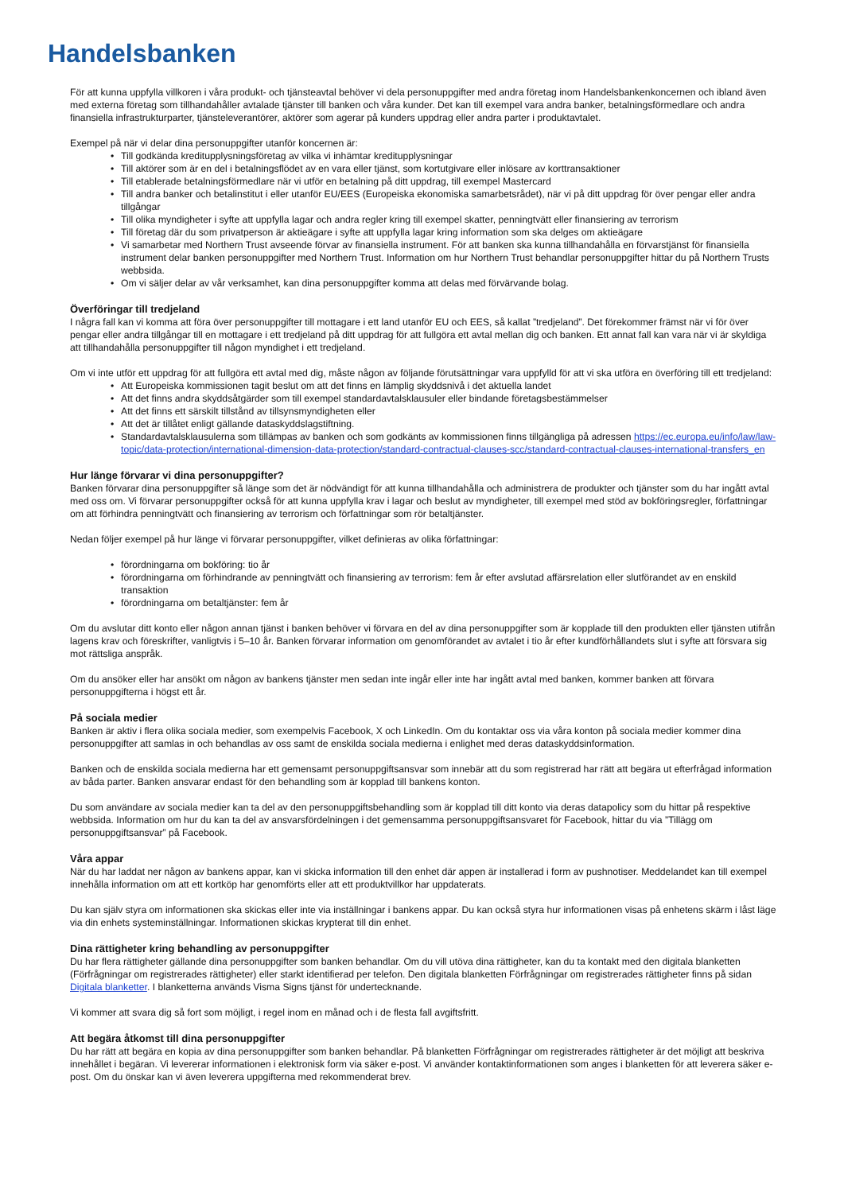Handelsbanken
För att kunna uppfylla villkoren i våra produkt- och tjänsteavtal behöver vi dela personuppgifter med andra företag inom Handelsbankenkoncernen och ibland även med externa företag som tillhandahåller avtalade tjänster till banken och våra kunder. Det kan till exempel vara andra banker, betalningsförmedlare och andra finansiella infrastrukturparter, tjänsteleverantörer, aktörer som agerar på kunders uppdrag eller andra parter i produktavtalet.
Exempel på när vi delar dina personuppgifter utanför koncernen är:
• Till godkända kreditupplysningsföretag av vilka vi inhämtar kreditupplysningar
• Till aktörer som är en del i betalningsflödet av en vara eller tjänst, som kortutgivare eller inlösare av korttransaktioner
• Till etablerade betalningsförmedlare när vi utför en betalning på ditt uppdrag, till exempel Mastercard
• Till andra banker och betalinstitut i eller utanför EU/EES (Europeiska ekonomiska samarbetsrådet), när vi på ditt uppdrag för över pengar eller andra tillgångar
• Till olika myndigheter i syfte att uppfylla lagar och andra regler kring till exempel skatter, penningtvätt eller finansiering av terrorism
• Till företag där du som privatperson är aktieägare i syfte att uppfylla lagar kring information som ska delges om aktieägare
• Vi samarbetar med Northern Trust avseende förvar av finansiella instrument. För att banken ska kunna tillhandahålla en förvarstjänst för finansiella instrument delar banken personuppgifter med Northern Trust. Information om hur Northern Trust behandlar personuppgifter hittar du på Northern Trusts webbsida.
• Om vi säljer delar av vår verksamhet, kan dina personuppgifter komma att delas med förvärvande bolag.
Överföringar till tredjeland
I några fall kan vi komma att föra över personuppgifter till mottagare i ett land utanför EU och EES, så kallat ”tredjeland”. Det förekommer främst när vi för över pengar eller andra tillgångar till en mottagare i ett tredjeland på ditt uppdrag för att fullgöra ett avtal mellan dig och banken. Ett annat fall kan vara när vi är skyldiga att tillhandahålla personuppgifter till någon myndighet i ett tredjeland.
Om vi inte utför ett uppdrag för att fullgöra ett avtal med dig, måste någon av följande förutsättningar vara uppfylld för att vi ska utföra en överföring till ett tredjeland:
• Att Europeiska kommissionen tagit beslut om att det finns en lämplig skyddsnivå i det aktuella landet
• Att det finns andra skyddsåtgärder som till exempel standardavtalsklausuler eller bindande företagsbestämmelser
• Att det finns ett särskilt tillstånd av tillsynsmyndigheten eller
• Att det är tillåtet enligt gällande dataskyddslagstiftning.
• Standardavtalsklausulerna som tillämpas av banken och som godkänts av kommissionen finns tillgängliga på adressen https://ec.europa.eu/info/law/law-topic/data-protection/international-dimension-data-protection/standard-contractual-clauses-scc/standard-contractual-clauses-international-transfers_en
Hur länge förvarar vi dina personuppgifter?
Banken förvarar dina personuppgifter så länge som det är nödvändigt för att kunna tillhandahålla och administrera de produkter och tjänster som du har ingått avtal med oss om. Vi förvarar personuppgifter också för att kunna uppfylla krav i lagar och beslut av myndigheter, till exempel med stöd av bokföringsregler, författningar om att förhindra penningtvätt och finansiering av terrorism och författningar som rör betaltjänster.
Nedan följer exempel på hur länge vi förvarar personuppgifter, vilket definieras av olika författningar:
• förordningarna om bokföring: tio år
• förordningarna om förhindrande av penningtvätt och finansiering av terrorism: fem år efter avslutad affärsrelation eller slutförandet av en enskild transaktion
• förordningarna om betaltjänster: fem år
Om du avslutar ditt konto eller någon annan tjänst i banken behöver vi förvara en del av dina personuppgifter som är kopplade till den produkten eller tjänsten utifrån lagens krav och föreskrifter, vanligtvis i 5–10 år. Banken förvarar information om genomförandet av avtalet i tio år efter kundförhållandets slut i syfte att försvara sig mot rättsliga anspråk.
Om du ansöker eller har ansökt om någon av bankens tjänster men sedan inte ingår eller inte har ingått avtal med banken, kommer banken att förvara personuppgifterna i högst ett år.
På sociala medier
Banken är aktiv i flera olika sociala medier, som exempelvis Facebook, X och LinkedIn. Om du kontaktar oss via våra konton på sociala medier kommer dina personuppgifter att samlas in och behandlas av oss samt de enskilda sociala medierna i enlighet med deras dataskyddsinformation.
Banken och de enskilda sociala medierna har ett gemensamt personuppgiftsansvar som innebär att du som registrerad har rätt att begära ut efterfrågad information av båda parter. Banken ansvarar endast för den behandling som är kopplad till bankens konton.
Du som användare av sociala medier kan ta del av den personuppgiftsbehandling som är kopplad till ditt konto via deras datapolicy som du hittar på respektive webbsida. Information om hur du kan ta del av ansvarsfördelningen i det gemensamma personuppgiftsansvaret för Facebook, hittar du via ”Tillägg om personuppgiftsansvar” på Facebook.
Våra appar
När du har laddat ner någon av bankens appar, kan vi skicka information till den enhet där appen är installerad i form av pushnotiser. Meddelandet kan till exempel innehålla information om att ett kortköp har genomförts eller att ett produktvillkor har uppdaterats.
Du kan själv styra om informationen ska skickas eller inte via inställningar i bankens appar. Du kan också styra hur informationen visas på enhetens skärm i låst läge via din enhets systeminställningar. Informationen skickas krypterat till din enhet.
Dina rättigheter kring behandling av personuppgifter
Du har flera rättigheter gällande dina personuppgifter som banken behandlar. Om du vill utöva dina rättigheter, kan du ta kontakt med den digitala blanketten (Förfrågningar om registrerades rättigheter) eller starkt identifierad per telefon. Den digitala blanketten Förfrågningar om registrerades rättigheter finns på sidan Digitala blanketter. I blanketterna används Visma Signs tjänst för undertecknande.
Vi kommer att svara dig så fort som möjligt, i regel inom en månad och i de flesta fall avgiftsfritt.
Att begära åtkomst till dina personuppgifter
Du har rätt att begära en kopia av dina personuppgifter som banken behandlar. På blanketten Förfrågningar om registrerades rättigheter är det möjligt att beskriva innehållet i begäran. Vi levererar informationen i elektronisk form via säker e-post. Vi använder kontaktinformationen som anges i blanketten för att leverera säker e-post. Om du önskar kan vi även leverera uppgifterna med rekommenderat brev.